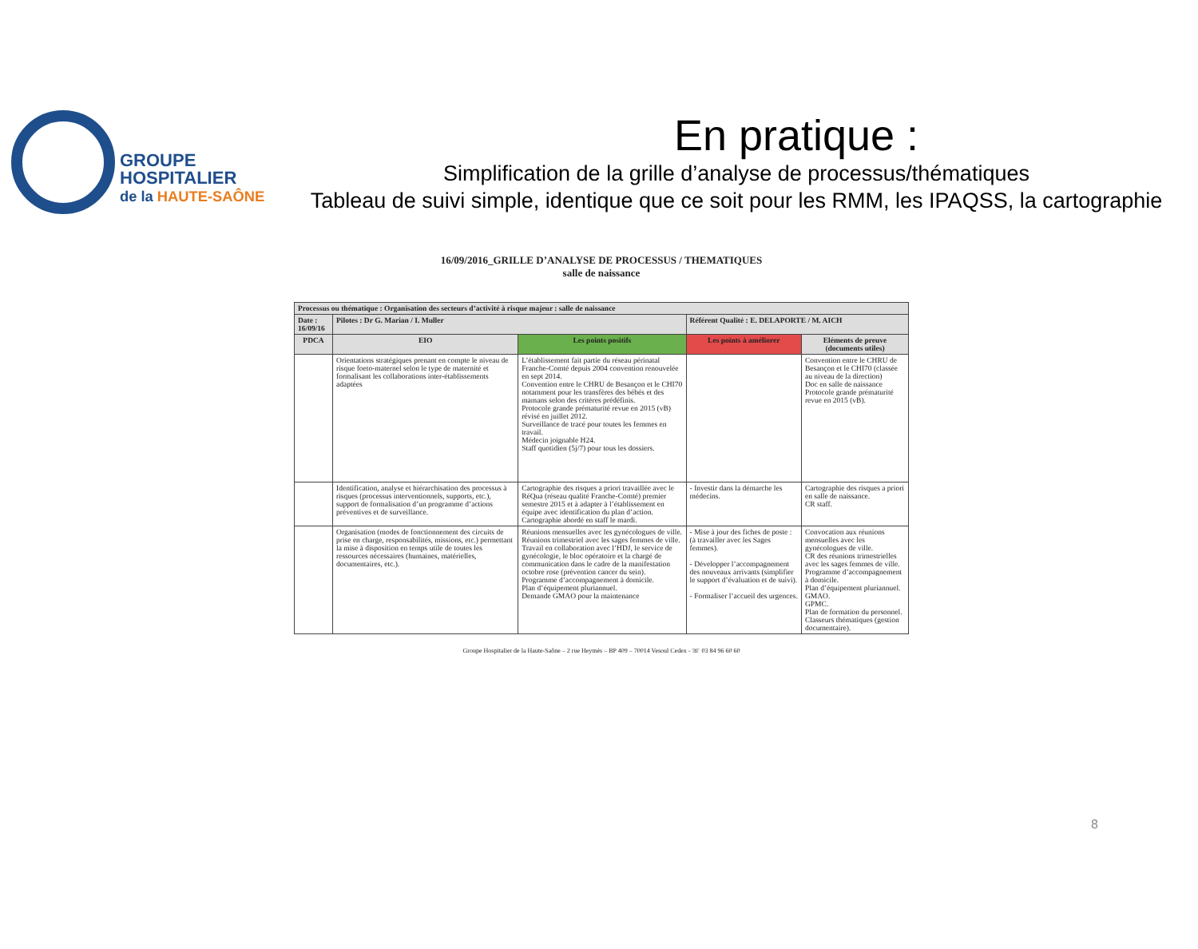GROUPE
HOSPITALIER
de la HAUTE-SAÔNE
En pratique :
Simplification de la grille d’analyse de processus/thématiques
Tableau de suivi simple, identique que ce soit pour les RMM, les IPAQSS, la cartographie
16/09/2016_GRILLE D’ANALYSE DE PROCESSUS / THEMATIQUES
salle de naissance
| Processus ou thématique : Organisation des secteurs d’activité à risque majeur : salle de naissance | | | | |
| --- | --- | --- | --- | --- |
| Date : 16/09/16 | Pilotes : Dr G. Marian / I. Muller | | Référent Qualité : E. DELAPORTE / M. AICH | |
| PDCA | EIO | Les points positifs | Les points à améliorer | Eléments de preuve (documents utiles) |
| | Orientations stratégiques prenant en compte le niveau de risque foeto-maternel selon le type de maternité et formalisant les collaborations inter-établissements adaptées | L’établissement fait partie du réseau périnatal Franche-Comté depuis 2004 convention renouvelée en sept 2014. Convention entre le CHRU de Besançon et le CHI70 notamment pour les transfères des bébés et des mamans selon des critères prédéfinis. Protocole grande prématurité revue en 2015 (vB) révisé en juillet 2012. Surveillance de tracé pour toutes les femmes en travail. Médecin joignable H24. Staff quotidien (5j/7) pour tous les dossiers. | | Convention entre le CHRU de Besançon et le CHI70 (classée au niveau de la direction) Doc en salle de naissance Protocole grande prématurité revue en 2015 (vB). |
| | Identification, analyse et hiérarchisation des processus à risques (processus interventionnels, supports, etc.), support de formalisation d’un programme d’actions préventives et de surveillance. | Cartographie des risques a priori travaillée avec le RéQua (réseau qualité Franche-Comté) premier semestre 2015 et à adapter à l’établissement en équipe avec identification du plan d’action. Cartographie abordé en staff le mardi. | - Investir dans la démarche les médecins. | Cartographie des risques a priori en salle de naissance. CR staff. |
| | Organisation (modes de fonctionnement des circuits de prise en charge, responsabilités, missions, etc.) permettant la mise à disposition en temps utile de toutes les ressources nécessaires (humaines, matérielles, documentaires, etc.). | Réunions mensuelles avec les gynécologues de ville. Réunions trimestriel avec les sages femmes de ville. Travail en collaboration avec l’HDJ, le service de gynécologie, le bloc opératoire et la chargé de communication dans le cadre de la manifestation octobre rose (prévention cancer du sein). Programme d’accompagnement à domicile. Plan d’équipement pluriannuel. Demande GMAO pour la maintenance | - Mise à jour des fiches de poste : (à travailler avec les Sages femmes). - Développer l’accompagnement des nouveaux arrivants (simplifier le support d’évaluation et de suivi). - Formaliser l’accueil des urgences. | Convocation aux réunions mensuelles avec les gynécologues de ville. CR des réunions trimestrielles avec les sages femmes de ville. Programme d’accompagnement à domicile. Plan d’équipement pluriannuel. GMAO. GPMC. Plan de formation du personnel. Classeurs thématiques (gestion documentaire). |
Groupe Hospitalier de la Haute-Saône – 2 rue Heymès – BP 409 – 70014 Vesoul Cedex - ☏ 03 84 96 60 60
8